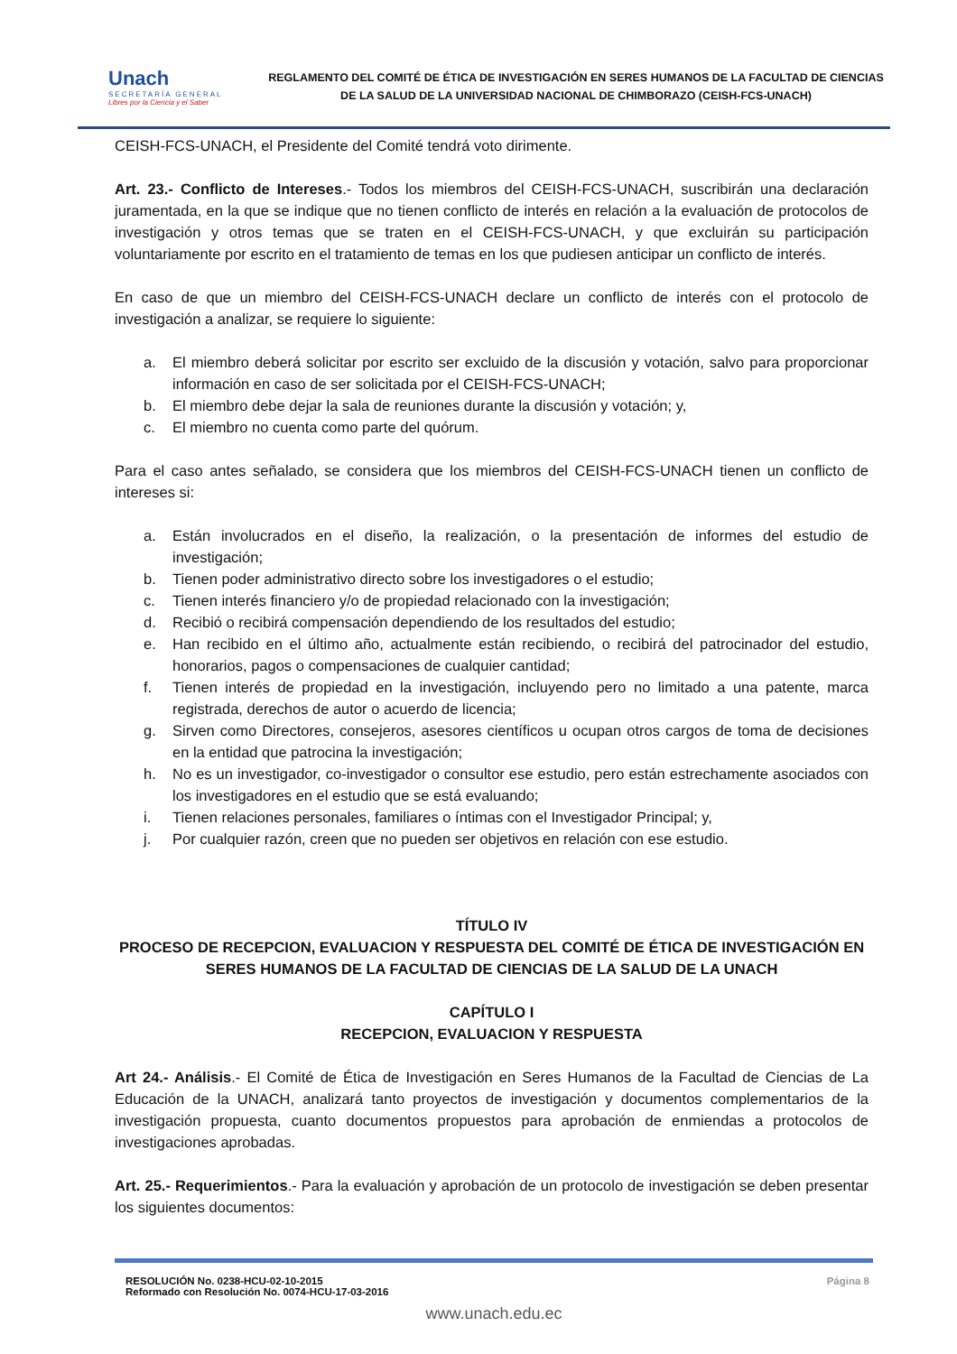Unach
SECRETARÍA GENERAL
Libres por la Ciencia y el Saber
REGLAMENTO DEL COMITÉ DE ÉTICA DE INVESTIGACIÓN EN SERES HUMANOS DE LA FACULTAD DE CIENCIAS DE LA SALUD DE LA UNIVERSIDAD NACIONAL DE CHIMBORAZO (CEISH-FCS-UNACH)
CEISH-FCS-UNACH, el Presidente del Comité tendrá voto dirimente.
Art. 23.- Conflicto de Intereses.- Todos los miembros del CEISH-FCS-UNACH, suscribirán una declaración juramentada, en la que se indique que no tienen conflicto de interés en relación a la evaluación de protocolos de investigación y otros temas que se traten en el CEISH-FCS-UNACH, y que excluirán su participación voluntariamente por escrito en el tratamiento de temas en los que pudiesen anticipar un conflicto de interés.
En caso de que un miembro del CEISH-FCS-UNACH declare un conflicto de interés con el protocolo de investigación a analizar, se requiere lo siguiente:
a. El miembro deberá solicitar por escrito ser excluido de la discusión y votación, salvo para proporcionar información en caso de ser solicitada por el CEISH-FCS-UNACH;
b. El miembro debe dejar la sala de reuniones durante la discusión y votación; y,
c. El miembro no cuenta como parte del quórum.
Para el caso antes señalado, se considera que los miembros del CEISH-FCS-UNACH tienen un conflicto de intereses si:
a. Están involucrados en el diseño, la realización, o la presentación de informes del estudio de investigación;
b. Tienen poder administrativo directo sobre los investigadores o el estudio;
c. Tienen interés financiero y/o de propiedad relacionado con la investigación;
d. Recibió o recibirá compensación dependiendo de los resultados del estudio;
e. Han recibido en el último año, actualmente están recibiendo, o recibirá del patrocinador del estudio, honorarios, pagos o compensaciones de cualquier cantidad;
f. Tienen interés de propiedad en la investigación, incluyendo pero no limitado a una patente, marca registrada, derechos de autor o acuerdo de licencia;
g. Sirven como Directores, consejeros, asesores científicos u ocupan otros cargos de toma de decisiones en la entidad que patrocina la investigación;
h. No es un investigador, co-investigador o consultor ese estudio, pero están estrechamente asociados con los investigadores en el estudio que se está evaluando;
i. Tienen relaciones personales, familiares o íntimas con el Investigador Principal; y,
j. Por cualquier razón, creen que no pueden ser objetivos en relación con ese estudio.
TÍTULO IV
PROCESO DE RECEPCION, EVALUACION Y RESPUESTA DEL COMITÉ DE ÉTICA DE INVESTIGACIÓN EN SERES HUMANOS DE LA FACULTAD DE CIENCIAS DE LA SALUD DE LA UNACH
CAPÍTULO I
RECEPCION, EVALUACION Y RESPUESTA
Art 24.- Análisis.- El Comité de Ética de Investigación en Seres Humanos de la Facultad de Ciencias de La Educación de la UNACH, analizará tanto proyectos de investigación y documentos complementarios de la investigación propuesta, cuanto documentos propuestos para aprobación de enmiendas a protocolos de investigaciones aprobadas.
Art. 25.- Requerimientos.- Para la evaluación y aprobación de un protocolo de investigación se deben presentar los siguientes documentos:
RESOLUCIÓN No. 0238-HCU-02-10-2015
Reformado con Resolución No. 0074-HCU-17-03-2016
Página 8
www.unach.edu.ec